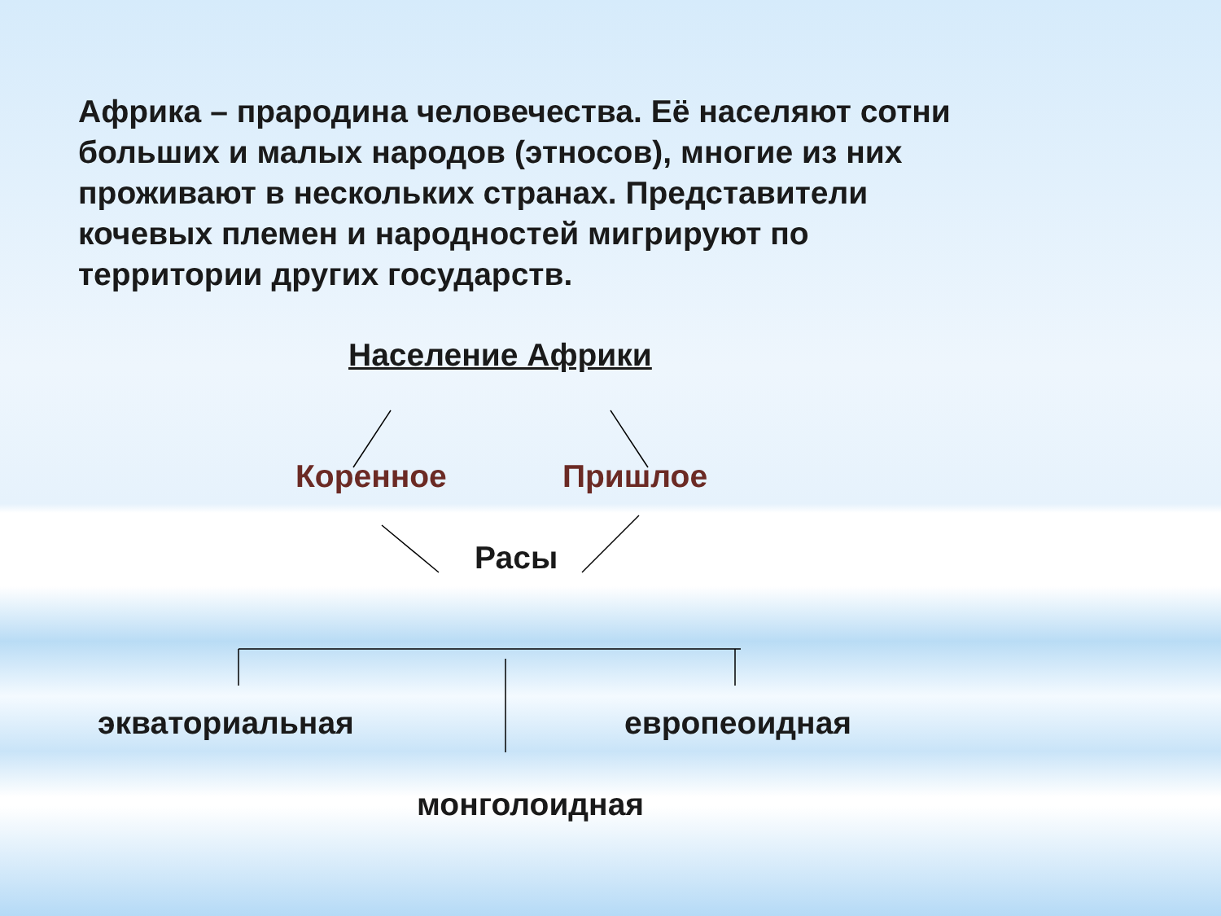Африка – прародина человечества. Её населяют сотни больших и малых народов (этносов), многие из них проживают в нескольких странах. Представители кочевых племен и народностей мигрируют по территории других государств.
Население Африки
Коренное Пришлое
Расы
экваториальная европеоидная
монголоидная